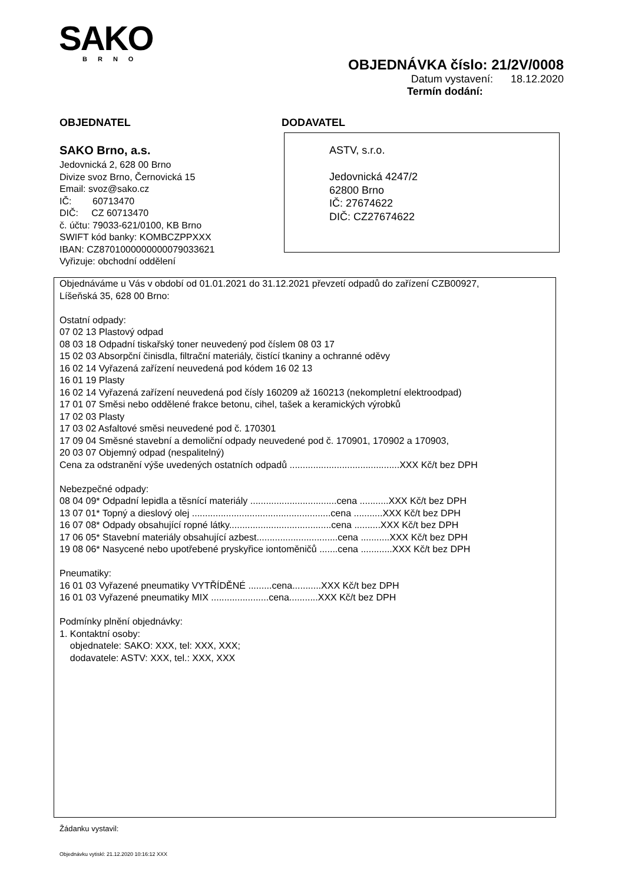SAKO
BRNO
OBJEDNÁVKA číslo: 21/2V/0008
Datum vystavení: 18.12.2020
Termín dodání:
OBJEDNATEL
SAKO Brno, a.s.
Jedovnická 2, 628 00 Brno
Divize svoz Brno, Černovická 15
Email: svoz@sako.cz
IČ: 60713470
DIČ: CZ 60713470
č. účtu: 79033-621/0100, KB Brno
SWIFT kód banky: KOMBCZPPXXX
IBAN: CZ8701000000000079033621
Vyřizuje: obchodní oddělení
DODAVATEL
ASTV, s.r.o.
Jedovnická 4247/2
62800 Brno
IČ: 27674622
DIČ: CZ27674622
Objednáváme u Vás v období od 01.01.2021 do 31.12.2021 převzetí odpadů do zařízení CZB00927,
Líšeňská 35, 628 00 Brno:
Ostatní odpady:
07 02 13 Plastový odpad
08 03 18 Odpadní tiskařský toner neuvedený pod číslem 08 03 17
15 02 03 Absorpční činisdla, filtrační materiály, čistící tkaniny a ochranné oděvy
16 02 14 Vyřazená zařízení neuvedená pod kódem 16 02 13
16 01 19 Plasty
16 02 14 Vyřazená zařízení neuvedená pod čísly 160209 až 160213 (nekompletní elektroodpad)
17 01 07 Směsi nebo oddělené frakce betonu, cihel, tašek a keramických výrobků
17 02 03 Plasty
17 03 02 Asfaltové směsi neuvedené pod č. 170301
17 09 04 Směsné stavební a demoliční odpady neuvedené pod č. 170901, 170902 a 170903,
20 03 07 Objemný odpad (nespalitelný)
Cena za odstranění výše uvedených ostatních odpadů ..........................................XXX Kč/t bez DPH
Nebezpečné odpady:
08 04 09* Odpadní lepidla a těsnící materiály .................................cena ...........XXX Kč/t bez DPH
13 07 01* Topný a dieslový olej .....................................................cena ...........XXX Kč/t bez DPH
16 07 08* Odpady obsahující ropné látky.......................................cena ..........XXX Kč/t bez DPH
17 06 05* Stavební materiály obsahující azbest...............................cena ...........XXX Kč/t bez DPH
19 08 06* Nasycené nebo upotřebené pryskyřice iontoměničů .......cena ............XXX Kč/t bez DPH
Pneumatiky:
16 01 03 Vyřazené pneumatiky VYTŘÍDĚNÉ .........cena...........XXX Kč/t bez DPH
16 01 03 Vyřazené pneumatiky MIX ......................cena...........XXX Kč/t bez DPH
Podmínky plnění objednávky:
1. Kontaktní osoby:
objednatele: SAKO: XXX, tel: XXX, XXX;
dodavatele: ASTV: XXX, tel.: XXX, XXX
Žádanku vystavil:
Objednávku vytiskl: 21.12.2020 10:16:12 XXX